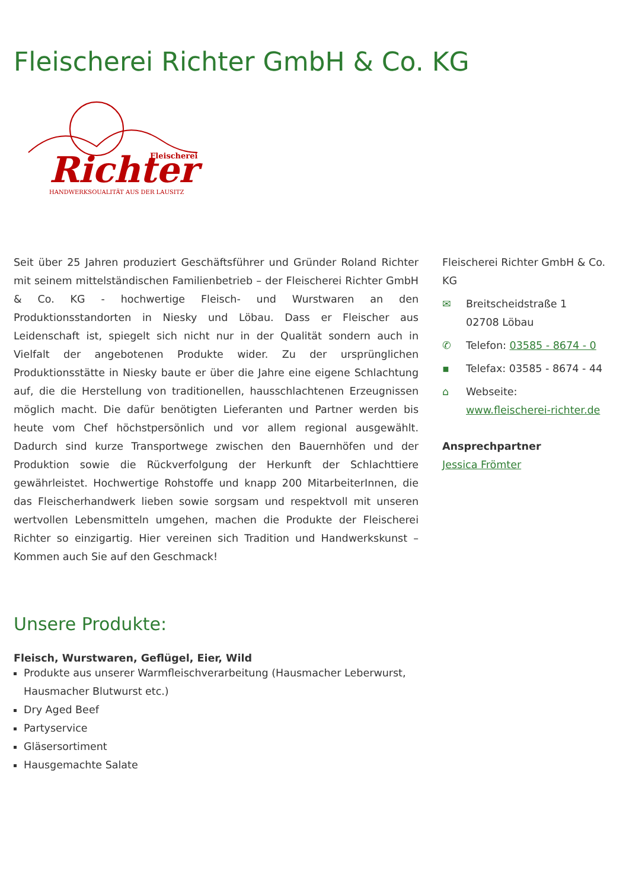Fleischerei Richter GmbH & Co. KG
Richter
Fleischerei
HANDWERKSQUALITÄT AUS DER LAUSITZ
Seit über 25 Jahren produziert Geschäftsführer und Gründer Roland Richter mit seinem mittelständischen Familienbetrieb – der Fleischerei Richter GmbH & Co. KG - hochwertige Fleisch- und Wurstwaren an den Produktionsstandorten in Niesky und Löbau. Dass er Fleischer aus Leidenschaft ist, spiegelt sich nicht nur in der Qualität sondern auch in Vielfalt der angebotenen Produkte wider. Zu der ursprünglichen Produktionsstätte in Niesky baute er über die Jahre eine eigene Schlachtung auf, die die Herstellung von traditionellen, hausschlachtenen Erzeugnissen möglich macht. Die dafür benötigten Lieferanten und Partner werden bis heute vom Chef höchstpersönlich und vor allem regional ausgewählt. Dadurch sind kurze Transportwege zwischen den Bauernhöfen und der Produktion sowie die Rückverfolgung der Herkunft der Schlachttiere gewährleistet. Hochwertige Rohstoffe und knapp 200 MitarbeiterInnen, die das Fleischerhandwerk lieben sowie sorgsam und respektvoll mit unseren wertvollen Lebensmitteln umgehen, machen die Produkte der Fleischerei Richter so einzigartig. Hier vereinen sich Tradition und Handwerkskunst – Kommen auch Sie auf den Geschmack!
Fleischerei Richter GmbH & Co. KG
✉ Breitscheidstraße 1
02708 Löbau
✆ Telefon: 03585 - 8674 - 0
▪ Telefax: 03585 - 8674 - 44
⌂ Webseite:
www.fleischerei-richter.de
Ansprechpartner
Jessica Frömter
Unsere Produkte:
Fleisch, Wurstwaren, Geflügel, Eier, Wild
Produkte aus unserer Warmfleischverarbeitung (Hausmacher Leberwurst, Hausmacher Blutwurst etc.)
Dry Aged Beef
Partyservice
Gläsersortiment
Hausgemachte Salate